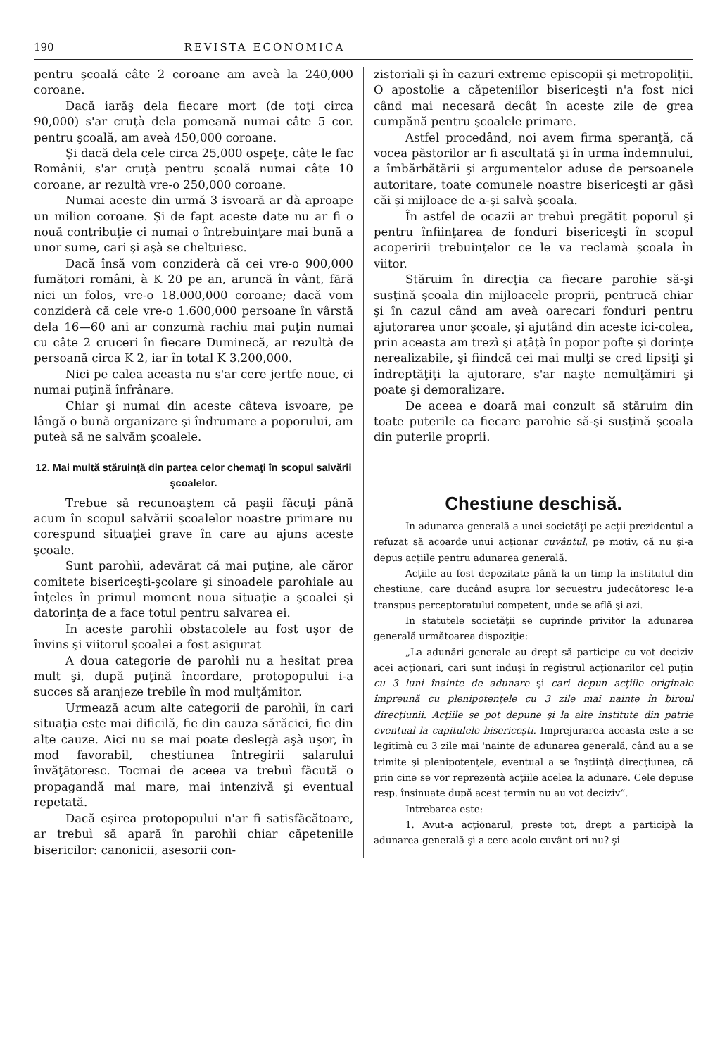190 REVISTA ECONOMICA
pentru şcoală câte 2 coroane am aveà la 240,000 coroane.
Dacă iarăş dela fiecare mort (de toţi circa 90,000) s'ar cruţà dela pomeană numai câte 5 cor. pentru şcoală, am aveà 450,000 coroane.
Şi dacă dela cele circa 25,000 ospeţe, câte le fac Românii, s'ar cruţà pentru şcoală numai câte 10 coroane, ar rezultà vre-o 250,000 coroane.
Numai aceste din urmă 3 isvoară ar dà aproape un milion coroane. Şi de fapt aceste date nu ar fi o nouă contribuţie ci numai o întrebuinţare mai bună a unor sume, cari şi aşà se cheltuiesc.
Dacă însă vom conziderà că cei vre-o 900,000 fumători români, à K 20 pe an, aruncă în vânt, fără nici un folos, vre-o 18.000,000 coroane; dacă vom conziderà că cele vre-o 1.600,000 persoane în vârstă dela 16—60 ani ar conzumà rachiu mai puţin numai cu câte 2 cruceri în fiecare Duminecă, ar rezultà de persoană circa K 2, iar în total K 3.200,000.
Nici pe calea aceasta nu s'ar cere jertfe noue, ci numai puţină înfrânare.
Chiar şi numai din aceste câteva isvoare, pe lângă o bună organizare şi îndrumare a poporului, am puteà să ne salvăm şcoalele.
12. Mai multă stăruinţă din partea celor chemaţi în scopul salvării şcoalelor.
Trebue să recunoaştem că paşii făcuţi până acum în scopul salvării şcoalelor noastre primare nu corespund situaţiei grave în care au ajuns aceste şcoale.
Sunt parohìi, adevărat că mai puţine, ale căror comitete bisericeşti-şcolare şi sinoadele parohiale au înţeles în primul moment noua situaţie a şcoalei şi datorinţa de a face totul pentru salvarea ei.
In aceste parohìi obstacolele au fost uşor de învins şi viitorul şcoalei a fost asigurat
A doua categorie de parohìi nu a hesitat prea mult şi, după puţină încordare, protopopului i-a succes să aranjeze trebile în mod mulţămitor.
Urmează acum alte categorii de parohìi, în cari situaţia este mai dificilă, fie din cauza sărăciei, fie din alte cauze. Aici nu se mai poate deslegà aşà uşor, în mod favorabil, chestiunea întregirii salarului învăţătoresc. Tocmai de aceea va trebuì făcută o propagandă mai mare, mai intenzivă şi eventual repetată.
Dacă eşirea protopopului n'ar fi satisfăcătoare, ar trebuì să apară în parohìi chiar căpeteniile bisericilor: canonicii, asesorii con-
zistoriali şi în cazuri extreme episcopii şi metropoliţii. O apostolie a căpeteniilor bisericeşti n'a fost nici când mai necesară decât în aceste zile de grea cumpănă pentru şcoalele primare.
Astfel procedând, noi avem firma speranţă, că vocea păstorilor ar fi ascultată şi în urma îndemnului, a îmbărbătării şi argumentelor aduse de persoanele autoritare, toate comunele noastre bisericeşti ar găsì căi şi mijloace de a-şi salvà şcoala.
În astfel de ocazii ar trebuì pregătit poporul şi pentru înfiinţarea de fonduri bisericeşti în scopul acoperirii trebuinţelor ce le va reclamà şcoala în viitor.
Stăruim în direcţia ca fiecare parohie să-şi susţină şcoala din mijloacele proprii, pentrucă chiar şi în cazul când am aveà oarecari fonduri pentru ajutorarea unor şcoale, şi ajutând din aceste ici-colea, prin aceasta am trezì şi aţâţà în popor pofte şi dorinţe nerealizabile, şi fiindcă cei mai mulţi se cred lipsiţi şi îndreptăţiţi la ajutorare, s'ar naşte nemulţămiri şi poate şi demoralizare.
De aceea e doară mai conzult să stăruim din toate puterile ca fiecare parohie să-şi susţină şcoala din puterile proprii.
Chestiune deschisă.
In adunarea generală a unei societăţi pe acţii prezidentul a refuzat să acoarde unui acţionar cuvântul, pe motiv, că nu şi-a depus acţiile pentru adunarea generală.
Acţiile au fost depozitate până la un timp la institutul din chestiune, care ducând asupra lor secuestru judecătoresc le-a transpus perceptoratului competent, unde se află şi azi.
In statutele societăţii se cuprinde privitor la adunarea generală următoarea dispoziţie:
„La adunări generale au drept să participe cu vot deciziv acei acţionari, cari sunt induşi în regìstrul acţionarilor cel puţin cu 3 luni înainte de adunare şi cari depun acţiile originale împreună cu plenipotenţele cu 3 zile mai nainte în biroul direcţiunii. Acţiile se pot depune şi la alte institute din patrie eventual la capitulele bisericeşti. Imprejurarea aceasta este a se legitimà cu 3 zile mai 'nainte de adunarea generală, când au a se trimite şi plenipotenţele, eventual a se înştiinţà direcţiunea, că prin cine se vor reprezentà acţiile acelea la adunare. Cele depuse resp. însinuate după acest termin nu au vot deciziv“.
Intrebarea este:
1. Avut-a acţionarul, preste tot, drept a participà la adunarea generală şi a cere acolo cuvânt ori nu? şi